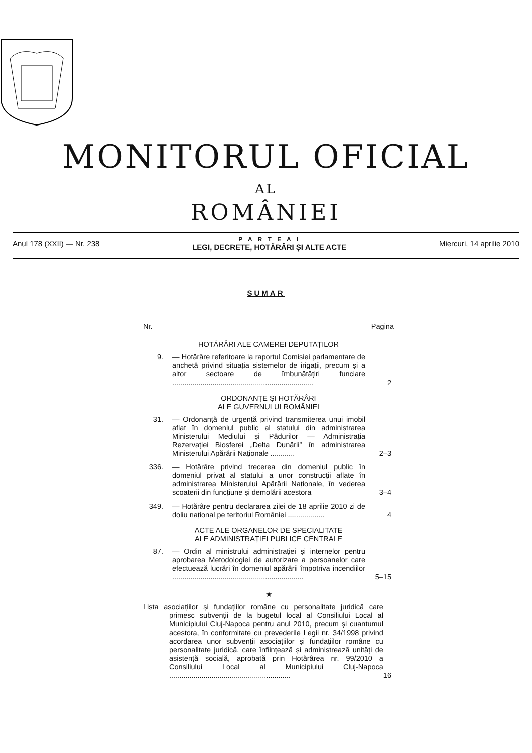MONITORUL OFICIAL
AL
ROMÂNIEI
Anul 178 (XXII) — Nr. 238
P A R T E A I
LEGI, DECRETE, HOTĂRÂRI ȘI ALTE ACTE
Miercuri, 14 aprilie 2010
SUMAR
Nr. Pagina
HOTĂRÂRI ALE CAMEREI DEPUTAȚILOR
9. — Hotărâre referitoare la raportul Comisiei parlamentare de anchetă privind situația sistemelor de irigații, precum și a altor sectoare de îmbunătățiri funciare ......................................................................
2
ORDONANȚE ȘI HOTĂRÂRI
ALE GUVERNULUI ROMÂNIEI
31. — Ordonanță de urgență privind transmiterea unui imobil aflat în domeniul public al statului din administrarea Ministerului Mediului și Pădurilor — Administrația Rezervației Biosferei „Delta Dunării” în administrarea Ministerului Apărării Naționale ............
2–3
336. — Hotărâre privind trecerea din domeniul public în domeniul privat al statului a unor construcții aflate în administrarea Ministerului Apărării Naționale, în vederea scoaterii din funcțiune și demolării acestora
3–4
349. — Hotărâre pentru declararea zilei de 18 aprilie 2010 zi de doliu național pe teritoriul României ..................
4
ACTE ALE ORGANELOR DE SPECIALITATE
ALE ADMINISTRAȚIEI PUBLICE CENTRALE
87. — Ordin al ministrului administrației și internelor pentru aprobarea Metodologiei de autorizare a persoanelor care efectuează lucrări în domeniul apărării împotriva incendiilor .................................................................
5–15
★
Lista asociațiilor și fundațiilor române cu personalitate juridică care primesc subvenții de la bugetul local al Consiliului Local al Municipiului Cluj-Napoca pentru anul 2010, precum și cuantumul acestora, în conformitate cu prevederile Legii nr. 34/1998 privind acordarea unor subvenții asociațiilor și fundațiilor române cu personalitate juridică, care înființează și administrează unități de asistență socială, aprobată prin Hotărârea nr. 99/2010 a Consiliului Local al Municipiului Cluj-Napoca ............................................................
16